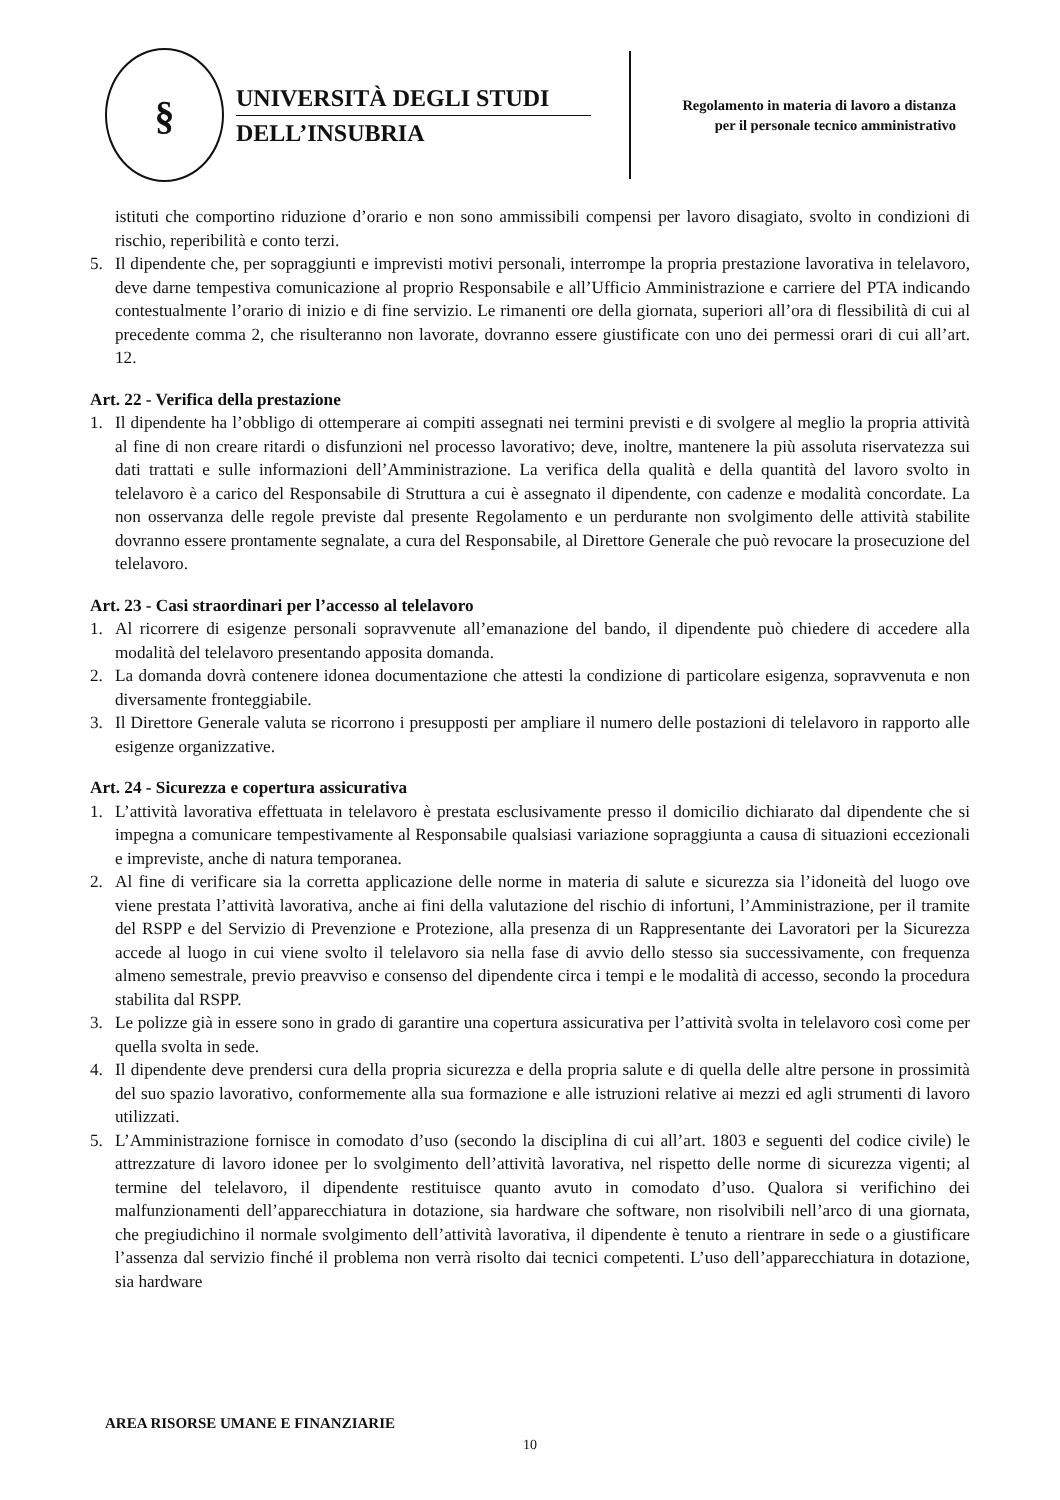§
UNIVERSITÀ DEGLI STUDI
DELL’INSUBRIA
Regolamento in materia di lavoro a distanza per il personale tecnico amministrativo
istituti che comportino riduzione d’orario e non sono ammissibili compensi per lavoro disagiato, svolto in condizioni di rischio, reperibilità e conto terzi.
5. Il dipendente che, per sopraggiunti e imprevisti motivi personali, interrompe la propria prestazione lavorativa in telelavoro, deve darne tempestiva comunicazione al proprio Responsabile e all’Ufficio Amministrazione e carriere del PTA indicando contestualmente l’orario di inizio e di fine servizio. Le rimanenti ore della giornata, superiori all’ora di flessibilità di cui al precedente comma 2, che risulteranno non lavorate, dovranno essere giustificate con uno dei permessi orari di cui all’art. 12.
Art. 22 - Verifica della prestazione
1. Il dipendente ha l’obbligo di ottemperare ai compiti assegnati nei termini previsti e di svolgere al meglio la propria attività al fine di non creare ritardi o disfunzioni nel processo lavorativo; deve, inoltre, mantenere la più assoluta riservatezza sui dati trattati e sulle informazioni dell’Amministrazione. La verifica della qualità e della quantità del lavoro svolto in telelavoro è a carico del Responsabile di Struttura a cui è assegnato il dipendente, con cadenze e modalità concordate. La non osservanza delle regole previste dal presente Regolamento e un perdurante non svolgimento delle attività stabilite dovranno essere prontamente segnalate, a cura del Responsabile, al Direttore Generale che può revocare la prosecuzione del telelavoro.
Art. 23 - Casi straordinari per l’accesso al telelavoro
1. Al ricorrere di esigenze personali sopravvenute all’emanazione del bando, il dipendente può chiedere di accedere alla modalità del telelavoro presentando apposita domanda.
2. La domanda dovrà contenere idonea documentazione che attesti la condizione di particolare esigenza, sopravvenuta e non diversamente fronteggiabile.
3. Il Direttore Generale valuta se ricorrono i presupposti per ampliare il numero delle postazioni di telelavoro in rapporto alle esigenze organizzative.
Art. 24 - Sicurezza e copertura assicurativa
1. L’attività lavorativa effettuata in telelavoro è prestata esclusivamente presso il domicilio dichiarato dal dipendente che si impegna a comunicare tempestivamente al Responsabile qualsiasi variazione sopraggiunta a causa di situazioni eccezionali e impreviste, anche di natura temporanea.
2. Al fine di verificare sia la corretta applicazione delle norme in materia di salute e sicurezza sia l’idoneità del luogo ove viene prestata l’attività lavorativa, anche ai fini della valutazione del rischio di infortuni, l’Amministrazione, per il tramite del RSPP e del Servizio di Prevenzione e Protezione, alla presenza di un Rappresentante dei Lavoratori per la Sicurezza accede al luogo in cui viene svolto il telelavoro sia nella fase di avvio dello stesso sia successivamente, con frequenza almeno semestrale, previo preavviso e consenso del dipendente circa i tempi e le modalità di accesso, secondo la procedura stabilita dal RSPP.
3. Le polizze già in essere sono in grado di garantire una copertura assicurativa per l’attività svolta in telelavoro così come per quella svolta in sede.
4. Il dipendente deve prendersi cura della propria sicurezza e della propria salute e di quella delle altre persone in prossimità del suo spazio lavorativo, conformemente alla sua formazione e alle istruzioni relative ai mezzi ed agli strumenti di lavoro utilizzati.
5. L’Amministrazione fornisce in comodato d’uso (secondo la disciplina di cui all’art. 1803 e seguenti del codice civile) le attrezzature di lavoro idonee per lo svolgimento dell’attività lavorativa, nel rispetto delle norme di sicurezza vigenti; al termine del telelavoro, il dipendente restituisce quanto avuto in comodato d’uso. Qualora si verifichino dei malfunzionamenti dell’apparecchiatura in dotazione, sia hardware che software, non risolvibili nell’arco di una giornata, che pregiudichino il normale svolgimento dell’attività lavorativa, il dipendente è tenuto a rientrare in sede o a giustificare l’assenza dal servizio finché il problema non verrà risolto dai tecnici competenti. L’uso dell’apparecchiatura in dotazione, sia hardware
AREA RISORSE UMANE E FINANZIARIE
10